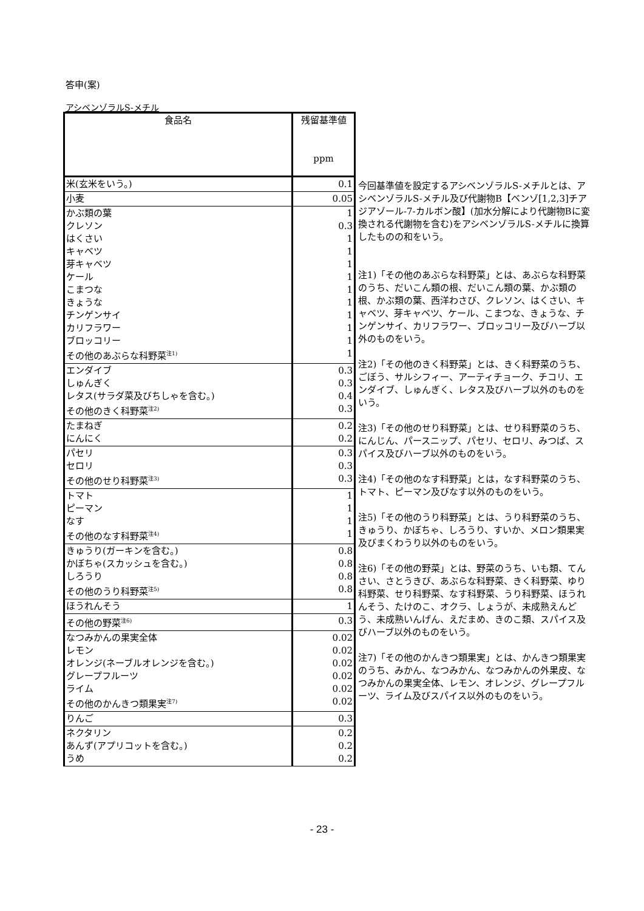答申(案)
アシベンゾラルS-メチル
| 食品名 | 残留基準値 ppm |
| --- | --- |
| 米(玄米をいう。) | 0.1 |
| 小麦 | 0.05 |
| かぶ類の葉 クレソン はくさい キャベツ 芽キャベツ ケール こまつな きょうな チンゲンサイ カリフラワー ブロッコリー その他のあぶらな科野菜<sup>注1)</sup> | 1 0.3 1 1 1 1 1 1 1 1 1 1 |
| エンダイブ しゅんぎく レタス(サラダ菜及びちしゃを含む。) その他のきく科野菜<sup>注2)</sup> | 0.3 0.3 0.4 0.3 |
| たまねぎ にんにく | 0.2 0.2 |
| パセリ セロリ その他のせり科野菜<sup>注3)</sup> | 0.3 0.3 0.3 |
| トマト ピーマン なす その他のなす科野菜<sup>注4)</sup> | 1 1 1 1 |
| きゅうり(ガーキンを含む。) かぼちゃ(スカッシュを含む。) しろうり その他のうり科野菜<sup>注5)</sup> | 0.8 0.8 0.8 0.8 |
| ほうれんそう | 1 |
| その他の野菜<sup>注6)</sup> | 0.3 |
| なつみかんの果実全体 レモン オレンジ(ネーブルオレンジを含む。) グレープフルーツ ライム その他のかんきつ類果実<sup>注7)</sup> | 0.02 0.02 0.02 0.02 0.02 0.02 |
| りんご | 0.3 |
| ネクタリン あんず(アプリコットを含む。) うめ | 0.2 0.2 0.2 |
今回基準値を設定するアシベンゾラルS-メチルとは、アシベンゾラルS-メチル及び代謝物B【ベンゾ[1,2,3]チアジアゾール-7-カルボン酸】(加水分解により代謝物Bに変換される代謝物を含む)をアシベンゾラルS-メチルに換算したものの和をいう。
注1)「その他のあぶらな科野菜」とは、あぶらな科野菜のうち、だいこん類の根、だいこん類の葉、かぶ類の根、かぶ類の葉、西洋わさび、クレソン、はくさい、キャベツ、芽キャベツ、ケール、こまつな、きょうな、チンゲンサイ、カリフラワー、ブロッコリー及びハーブ以外のものをいう。
注2)「その他のきく科野菜」とは、きく科野菜のうち、ごぼう、サルシフィー、アーティチョーク、チコリ、エンダイブ、しゅんぎく、レタス及びハーブ以外のものをいう。
注3)「その他のせり科野菜」とは、せり科野菜のうち、にんじん、パースニップ、パセリ、セロリ、みつば、スパイス及びハーブ以外のものをいう。
注4)「その他のなす科野菜」とは，なす科野菜のうち、トマト、ピーマン及びなす以外のものをいう。
注5)「その他のうり科野菜」とは、うり科野菜のうち、きゅうり、かぼちゃ、しろうり、すいか、メロン類果実及びまくわうり以外のものをいう。
注6)「その他の野菜」とは、野菜のうち、いも類、てんさい、さとうきび、あぶらな科野菜、きく科野菜、ゆり科野菜、せり科野菜、なす科野菜、うり科野菜、ほうれんそう、たけのこ、オクラ、しょうが、未成熟えんどう、未成熟いんげん、えだまめ、きのこ類、スパイス及びハーブ以外のものをいう。
注7)「その他のかんきつ類果実」とは、かんきつ類果実のうち、みかん、なつみかん、なつみかんの外果皮、なつみかんの果実全体、レモン、オレンジ、グレープフルーツ、ライム及びスパイス以外のものをいう。
- 23 -